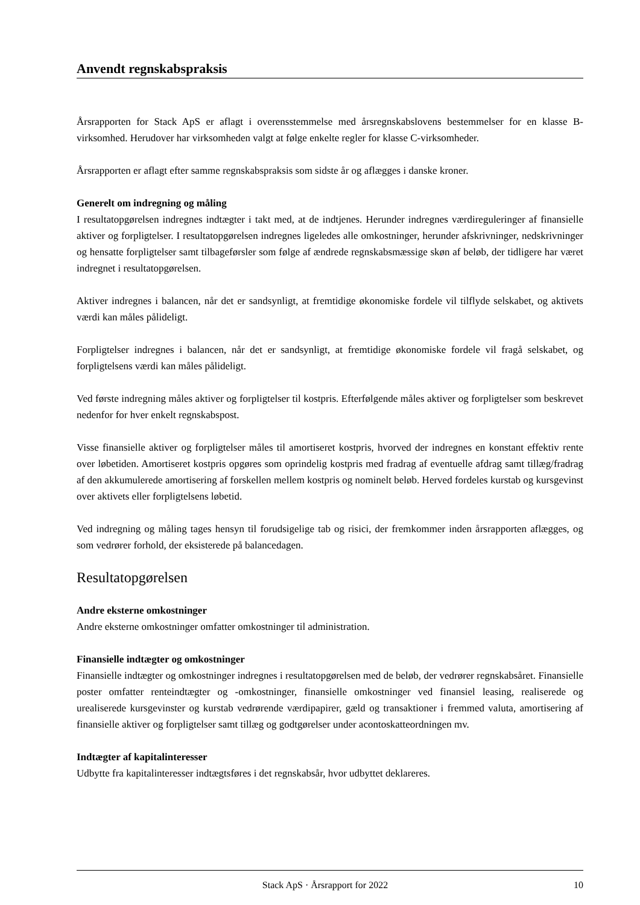Anvendt regnskabspraksis
Årsrapporten for Stack ApS er aflagt i overensstemmelse med årsregnskabslovens bestemmelser for en klasse B-virksomhed. Herudover har virksomheden valgt at følge enkelte regler for klasse C-virksomheder.
Årsrapporten er aflagt efter samme regnskabspraksis som sidste år og aflægges i danske kroner.
Generelt om indregning og måling
I resultatopgørelsen indregnes indtægter i takt med, at de indtjenes. Herunder indregnes værdireguleringer af finansielle aktiver og forpligtelser. I resultatopgørelsen indregnes ligeledes alle omkostninger, herunder afskrivninger, nedskrivninger og hensatte forpligtelser samt tilbageførsler som følge af ændrede regnskabsmæssige skøn af beløb, der tidligere har været indregnet i resultatopgørelsen.
Aktiver indregnes i balancen, når det er sandsynligt, at fremtidige økonomiske fordele vil tilflyde selskabet, og aktivets værdi kan måles pålideligt.
Forpligtelser indregnes i balancen, når det er sandsynligt, at fremtidige økonomiske fordele vil fragå selskabet, og forpligtelsens værdi kan måles pålideligt.
Ved første indregning måles aktiver og forpligtelser til kostpris. Efterfølgende måles aktiver og forpligtelser som beskrevet nedenfor for hver enkelt regnskabspost.
Visse finansielle aktiver og forpligtelser måles til amortiseret kostpris, hvorved der indregnes en konstant effektiv rente over løbetiden. Amortiseret kostpris opgøres som oprindelig kostpris med fradrag af eventuelle afdrag samt tillæg/fradrag af den akkumulerede amortisering af forskellen mellem kostpris og nominelt beløb. Herved fordeles kurstab og kursgevinst over aktivets eller forpligtelsens løbetid.
Ved indregning og måling tages hensyn til forudsigelige tab og risici, der fremkommer inden årsrapporten aflægges, og som vedrører forhold, der eksisterede på balancedagen.
Resultatopgørelsen
Andre eksterne omkostninger
Andre eksterne omkostninger omfatter omkostninger til administration.
Finansielle indtægter og omkostninger
Finansielle indtægter og omkostninger indregnes i resultatopgørelsen med de beløb, der vedrører regnskabsåret. Finansielle poster omfatter renteindtægter og -omkostninger, finansielle omkostninger ved finansiel leasing, realiserede og urealiserede kursgevinster og kurstab vedrørende værdipapirer, gæld og transaktioner i fremmed valuta, amortisering af finansielle aktiver og forpligtelser samt tillæg og godtgørelser under acontoskatteordningen mv.
Indtægter af kapitalinteresser
Udbytte fra kapitalinteresser indtægtsføres i det regnskabsår, hvor udbyttet deklareres.
Stack ApS · Årsrapport for 2022 10